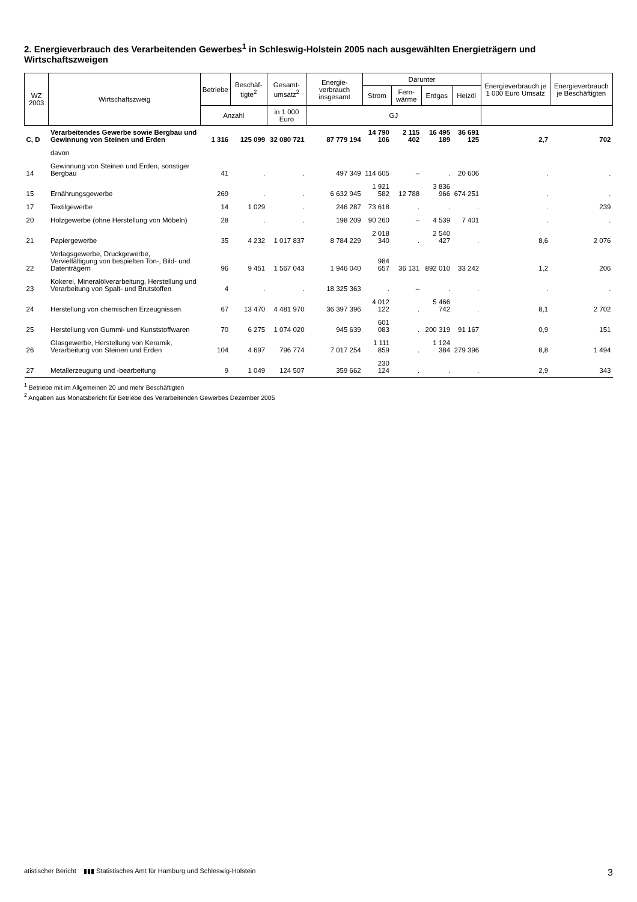2. Energieverbrauch des Verarbeitenden Gewerbes<sup>1</sup> in Schleswig-Holstein 2005 nach ausgewählten Energieträgern und Wirtschaftszweigen
| WZ 2003 | Wirtschaftszweig | Betriebe | Beschäf­tigte<sup>2</sup> | Gesamt­umsatz<sup>2</sup> | Energie­verbrauch insgesamt | Darunter | | | | Energie­verbrauch je 1 000 Euro Umsatz | Energie­verbrauch je Beschäf­tigten |
| --- | --- | --- | --- | --- | --- | --- | --- | --- | --- | --- | --- |
| | | | | | | Strom | Fern­wärme | Erdgas | Heizöl | | |
| | | Anzahl | | in 1 000 Euro | GJ | | | | | | |
| C, D | Verarbeitendes Gewerbe sowie Bergbau und Gewinnung von Steinen und Erden | 1 316 | 125 099 | 32 080 721 | 87 779 194 | 14 790 106 | 2 115 402 | 16 495 189 | 36 691 125 | 2,7 | 702 |
| | davon | | | | | | | | | | |
| 14 | Gewinnung von Steinen und Erden, sonstiger Bergbau | 41 | . | . | 497 349 | 114 605 | – | . | 20 606 | . | . |
| 15 | Ernährungsgewerbe | 269 | . | . | 6 632 945 | 1 921 582 | 12 788 | 3 836 966 | 674 251 | . | . |
| 17 | Textilgewerbe | 14 | 1 029 | . | 246 287 | 73 618 | . | . | . | . | 239 |
| 20 | Holzgewerbe (ohne Herstellung von Möbeln) | 28 | . | . | 198 209 | 90 260 | – | 4 539 | 7 401 | . | . |
| 21 | Papiergewerbe | 35 | 4 232 | 1 017 837 | 8 784 229 | 2 018 340 | . | 2 540 427 | . | 8,6 | 2 076 |
| 22 | Verlagsgewerbe, Druckgewerbe, Vervielfältigung von bespielten Ton-, Bild- und Datenträgern | 96 | 9 451 | 1 567 043 | 1 946 040 | 984 657 | 36 131 | 892 010 | 33 242 | 1,2 | 206 |
| 23 | Kokerei, Mineralölverarbeitung, Herstellung und Verarbeitung von Spalt- und Brutstoffen | 4 | . | . | 18 325 363 | . | – | . | . | . | . |
| 24 | Herstellung von chemischen Erzeugnissen | 67 | 13 470 | 4 481 970 | 36 397 396 | 4 012 122 | . | 5 466 742 | . | 8,1 | 2 702 |
| 25 | Herstellung von Gummi- und Kunststoffwaren | 70 | 6 275 | 1 074 020 | 945 639 | 601 083 | . | 200 319 | 91 167 | 0,9 | 151 |
| 26 | Glasgewerbe, Herstellung von Keramik, Verarbeitung von Steinen und Erden | 104 | 4 697 | 796 774 | 7 017 254 | 1 111 859 | . | 1 124 384 | 279 396 | 8,8 | 1 494 |
| 27 | Metallerzeugung und -bearbeitung | 9 | 1 049 | 124 507 | 359 662 | 230 124 | . | . | . | 2,9 | 343 |
<sup>1</sup> Betriebe mit im Allgemeinen 20 und mehr Beschäftigten
<sup>2</sup> Angaben aus Monatsbericht für Betriebe des Verarbeitenden Gewerbes Dezember 2005
atistischer Bericht ▮▮▮ Statistisches Amt für Hamburg und Schleswig-Holstein 3